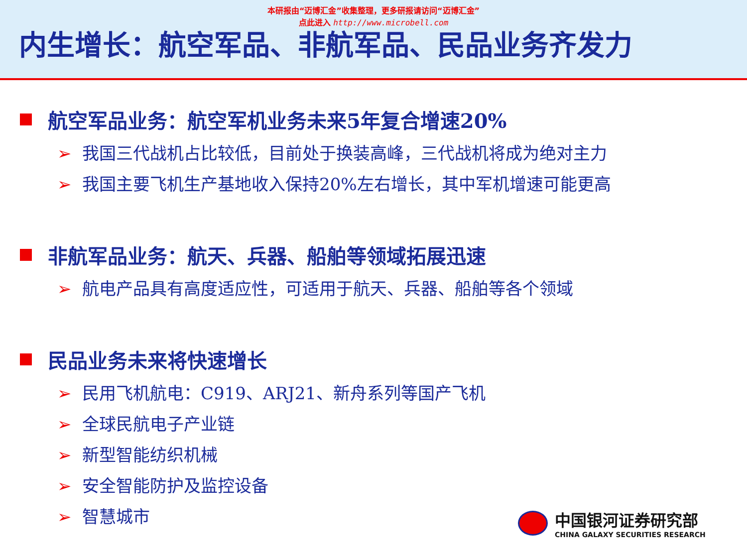本研报由“迈博汇金”收集整理，更多研报请访问“迈博汇金”
点此进入 http://www.microbell.com
内生增长：航空军品、非航军品、民品业务齐发力
航空军品业务：航空军机业务未来5年复合增速20%
➢ 我国三代战机占比较低，目前处于换装高峰，三代战机将成为绝对主力
➢ 我国主要飞机生产基地收入保持20%左右增长，其中军机增速可能更高
非航军品业务：航天、兵器、船舶等领域拓展迅速
➢ 航电产品具有高度适应性，可适用于航天、兵器、船舶等各个领域
民品业务未来将快速增长
➢ 民用飞机航电：C919、ARJ21、新舟系列等国产飞机
➢ 全球民航电子产业链
➢ 新型智能纺织机械
➢ 安全智能防护及监控设备
➢ 智慧城市
中国银河证券研究部
CHINA GALAXY SECURITIES RESEARCH